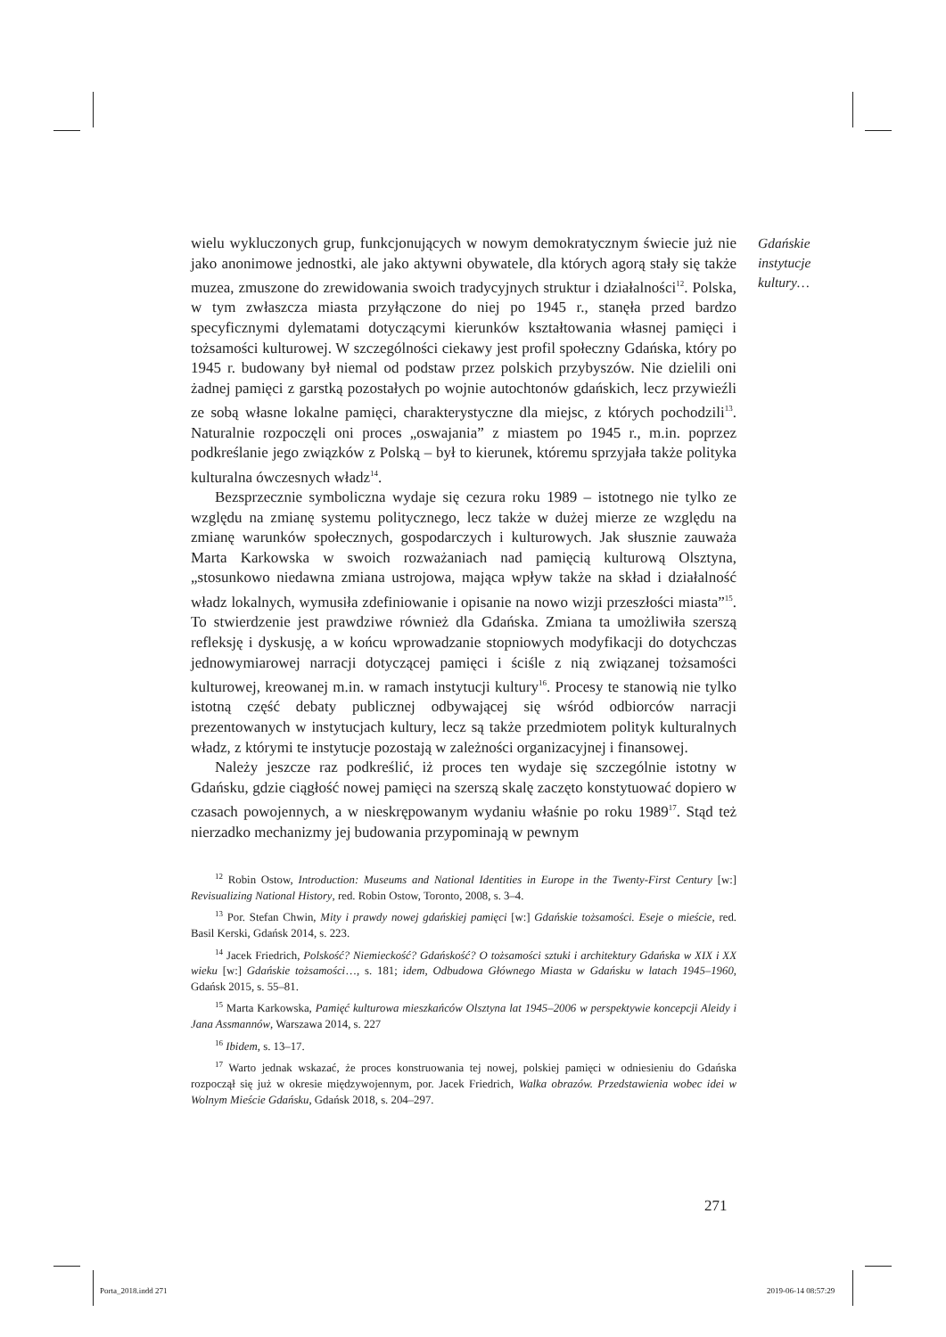Gdańskie
instytucje
kultury…
wielu wykluczonych grup, funkcjonujących w nowym demokratycznym świecie już nie jako anonimowe jednostki, ale jako aktywni obywatele, dla których agorą stały się także muzea, zmuszone do zrewidowania swoich tradycyjnych struktur i działalności<sup>12</sup>. Polska, w tym zwłaszcza miasta przyłączone do niej po 1945 r., stanęła przed bardzo specyficznymi dylematami dotyczącymi kierunków kształtowania własnej pamięci i tożsamości kulturowej. W szczególności ciekawy jest profil społeczny Gdańska, który po 1945 r. budowany był niemal od podstaw przez polskich przybyszów. Nie dzielili oni żadnej pamięci z garstką pozostałych po wojnie autochtonów gdańskich, lecz przywieźli ze sobą własne lokalne pamięci, charakterystyczne dla miejsc, z których pochodzili<sup>13</sup>. Naturalnie rozpoczęli oni proces „oswajania” z miastem po 1945 r., m.in. poprzez podkreślanie jego związków z Polską – był to kierunek, któremu sprzyjała także polityka kulturalna ówczesnych władz<sup>14</sup>.
Bezsprzecznie symboliczna wydaje się cezura roku 1989 – istotnego nie tylko ze względu na zmianę systemu politycznego, lecz także w dużej mierze ze względu na zmianę warunków społecznych, gospodarczych i kulturowych. Jak słusznie zauważa Marta Karkowska w swoich rozważaniach nad pamięcią kulturową Olsztyna, „stosunkowo niedawna zmiana ustrojowa, mająca wpływ także na skład i działalność władz lokalnych, wymusiła zdefiniowanie i opisanie na nowo wizji przeszłości miasta”<sup>15</sup>. To stwierdzenie jest prawdziwe również dla Gdańska. Zmiana ta umożliwiła szerszą refleksję i dyskusję, a w końcu wprowadzanie stopniowych modyfikacji do dotychczas jednowymiarowej narracji dotyczącej pamięci i ściśle z nią związanej tożsamości kulturowej, kreowanej m.in. w ramach instytucji kultury<sup>16</sup>. Procesy te stanowią nie tylko istotną część debaty publicznej odbywającej się wśród odbiorców narracji prezentowanych w instytucjach kultury, lecz są także przedmiotem polityk kulturalnych władz, z którymi te instytucje pozostają w zależności organizacyjnej i finansowej.
Należy jeszcze raz podkreślić, iż proces ten wydaje się szczególnie istotny w Gdańsku, gdzie ciągłość nowej pamięci na szerszą skalę zaczęto konstytuować dopiero w czasach powojennych, a w nieskrępowanym wydaniu właśnie po roku 1989<sup>17</sup>. Stąd też nierzadko mechanizmy jej budowania przypominają w pewnym
<sup>12</sup> Robin Ostow, Introduction: Museums and National Identities in Europe in the Twenty-First Century [w:] Revisualizing National History, red. Robin Ostow, Toronto, 2008, s. 3–4.
<sup>13</sup> Por. Stefan Chwin, Mity i prawdy nowej gdańskiej pamięci [w:] Gdańskie tożsamości. Eseje o mieście, red. Basil Kerski, Gdańsk 2014, s. 223.
<sup>14</sup> Jacek Friedrich, Polskość? Niemieckość? Gdańskość? O tożsamości sztuki i architektury Gdańska w XIX i XX wieku [w:] Gdańskie tożsamości…, s. 181; idem, Odbudowa Głównego Miasta w Gdańsku w latach 1945–1960, Gdańsk 2015, s. 55–81.
<sup>15</sup> Marta Karkowska, Pamięć kulturowa mieszkańców Olsztyna lat 1945–2006 w perspektywie koncepcji Aleidy i Jana Assmannów, Warszawa 2014, s. 227
<sup>16</sup> Ibidem, s. 13–17.
<sup>17</sup> Warto jednak wskazać, że proces konstruowania tej nowej, polskiej pamięci w odniesieniu do Gdańska rozpoczął się już w okresie międzywojennym, por. Jacek Friedrich, Walka obrazów. Przedstawienia wobec idei w Wolnym Mieście Gdańsku, Gdańsk 2018, s. 204–297.
271
Porta_2018.indd 271 2019-06-14 08:57:29